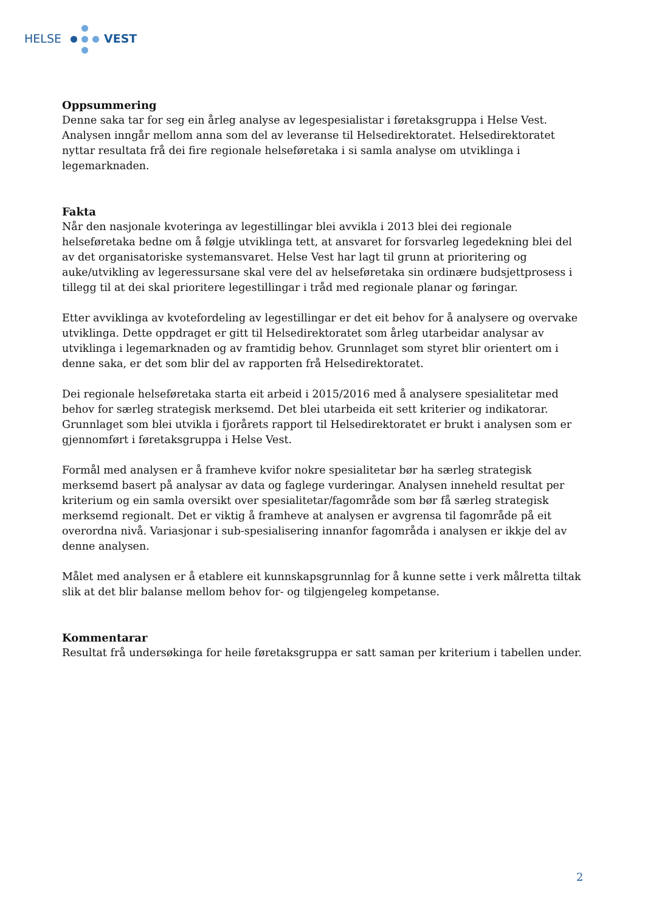HELSE VEST
Oppsummering
Denne saka tar for seg ein årleg analyse av legespesialistar i føretaksgruppa i Helse Vest. Analysen inngår mellom anna som del av leveranse til Helsedirektoratet. Helsedirektoratet nyttar resultata frå dei fire regionale helseføretaka i si samla analyse om utviklinga i legemarknaden.
Fakta
Når den nasjonale kvoteringa av legestillingar blei avvikla i 2013 blei dei regionale helseføretaka bedne om å følgje utviklinga tett, at ansvaret for forsvarleg legedekning blei del av det organisatoriske systemansvaret. Helse Vest har lagt til grunn at prioritering og auke/utvikling av legeressursane skal vere del av helseføretaka sin ordinære budsjettprosess i tillegg til at dei skal prioritere legestillingar i tråd med regionale planar og føringar.
Etter avviklinga av kvotefordeling av legestillingar er det eit behov for å analysere og overvake utviklinga. Dette oppdraget er gitt til Helsedirektoratet som årleg utarbeidar analysar av utviklinga i legemarknaden og av framtidig behov. Grunnlaget som styret blir orientert om i denne saka, er det som blir del av rapporten frå Helsedirektoratet.
Dei regionale helseføretaka starta eit arbeid i 2015/2016 med å analysere spesialitetar med behov for særleg strategisk merksemd. Det blei utarbeida eit sett kriterier og indikatorar. Grunnlaget som blei utvikla i fjorårets rapport til Helsedirektoratet er brukt i analysen som er gjennomført i føretaksgruppa i Helse Vest.
Formål med analysen er å framheve kvifor nokre spesialitetar bør ha særleg strategisk merksemd basert på analysar av data og faglege vurderingar. Analysen inneheld resultat per kriterium og ein samla oversikt over spesialitetar/fagområde som bør få særleg strategisk merksemd regionalt. Det er viktig å framheve at analysen er avgrensa til fagområde på eit overordna nivå. Variasjonar i sub-spesialisering innanfor fagområda i analysen er ikkje del av denne analysen.
Målet med analysen er å etablere eit kunnskapsgrunnlag for å kunne sette i verk målretta tiltak slik at det blir balanse mellom behov for- og tilgjengeleg kompetanse.
Kommentarar
Resultat frå undersøkinga for heile føretaksgruppa er satt saman per kriterium i tabellen under.
2